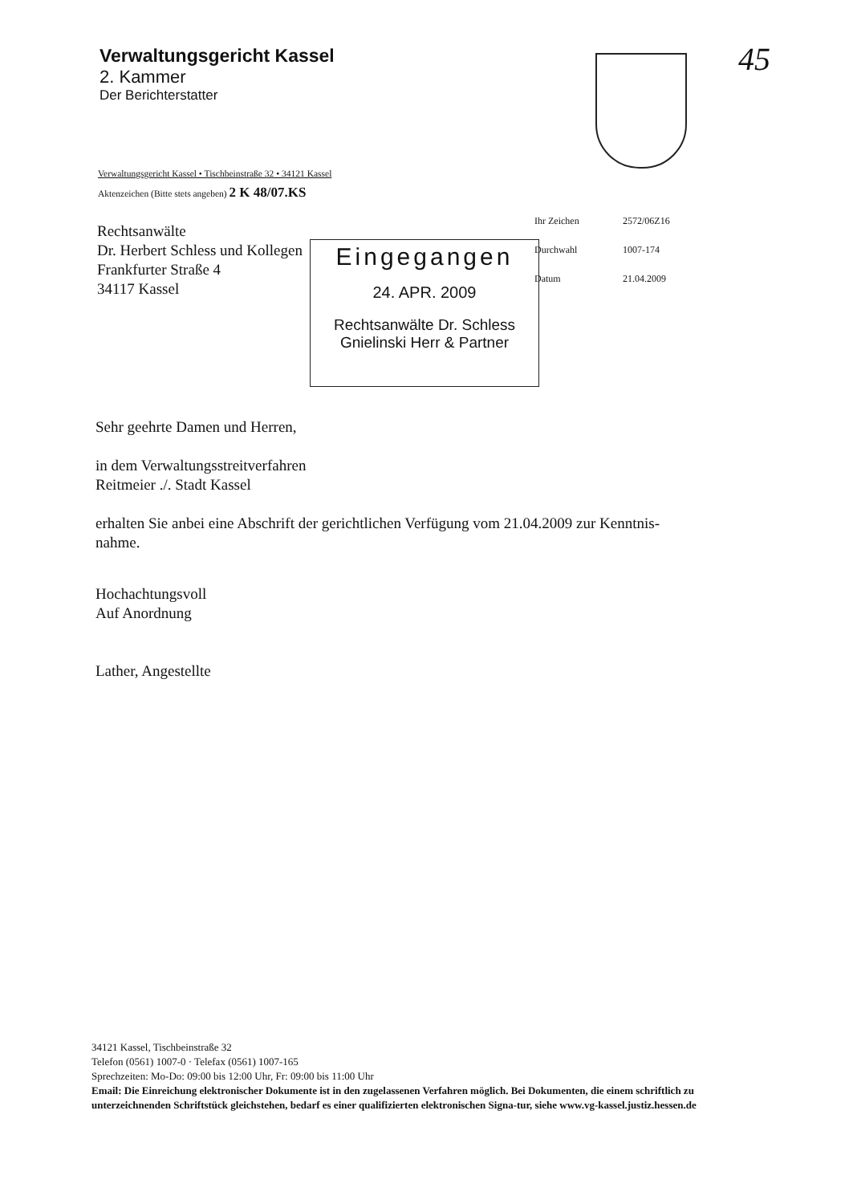Verwaltungsgericht Kassel
2. Kammer
Der Berichterstatter
45
Verwaltungsgericht Kassel • Tischbeinstraße 32 • 34121 Kassel
Aktenzeichen (Bitte stets angeben) 2 K 48/07.KS
Rechtsanwälte
Dr. Herbert Schless und Kollegen
Frankfurter Straße 4
34117 Kassel
| Ihr Zeichen | 2572/06Z16 |
| Durchwahl | 1007-174 |
| Datum | 21.04.2009 |
Eingegangen
24. APR. 2009
Rechtsanwälte Dr. Schless
Gnielinski Herr & Partner
Sehr geehrte Damen und Herren,
in dem Verwaltungsstreitverfahren
Reitmeier ./. Stadt Kassel
erhalten Sie anbei eine Abschrift der gerichtlichen Verfügung vom 21.04.2009 zur Kenntnis-
nahme.
Hochachtungsvoll
Auf Anordnung
Lather, Angestellte
34121 Kassel, Tischbeinstraße 32
Telefon (0561) 1007-0 · Telefax (0561) 1007-165
Sprechzeiten: Mo-Do: 09:00 bis 12:00 Uhr, Fr: 09:00 bis 11:00 Uhr
Email: Die Einreichung elektronischer Dokumente ist in den zugelassenen Verfahren möglich. Bei Dokumenten, die einem schriftlich zu unterzeichnenden Schriftstück gleichstehen, bedarf es einer qualifizierten elektronischen Signa-tur, siehe www.vg-kassel.justiz.hessen.de